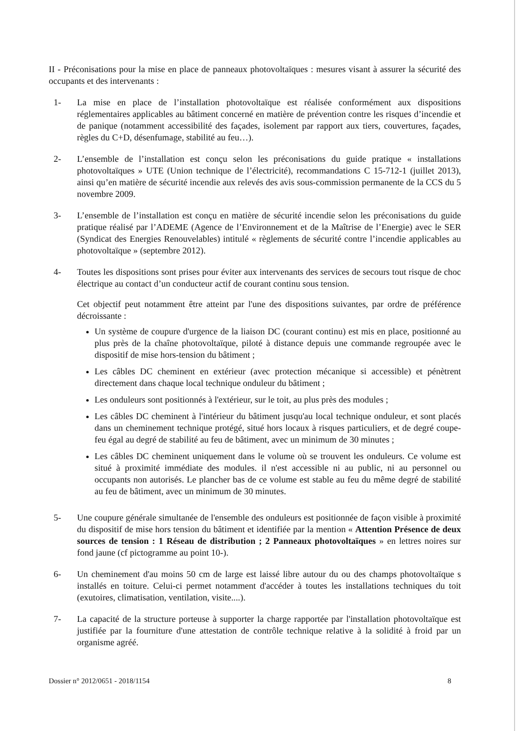II - Préconisations pour la mise en place de panneaux photovoltaïques : mesures visant à assurer la sécurité des occupants et des intervenants :
1- La mise en place de l’installation photovoltaïque est réalisée conformément aux dispositions réglementaires applicables au bâtiment concerné en matière de prévention contre les risques d’incendie et de panique (notamment accessibilité des façades, isolement par rapport aux tiers, couvertures, façades, règles du C+D, désenfumage, stabilité au feu…).
2- L’ensemble de l’installation est conçu selon les préconisations du guide pratique « installations photovoltaïques » UTE (Union technique de l’électricité), recommandations C 15-712-1 (juillet 2013), ainsi qu’en matière de sécurité incendie aux relevés des avis sous-commission permanente de la CCS du 5 novembre 2009.
3- L’ensemble de l’installation est conçu en matière de sécurité incendie selon les préconisations du guide pratique réalisé par l’ADEME (Agence de l’Environnement et de la Maîtrise de l’Energie) avec le SER (Syndicat des Energies Renouvelables) intitulé « règlements de sécurité contre l’incendie applicables au photovoltaïque » (septembre 2012).
4- Toutes les dispositions sont prises pour éviter aux intervenants des services de secours tout risque de choc électrique au contact d’un conducteur actif de courant continu sous tension.
Cet objectif peut notamment être atteint par l'une des dispositions suivantes, par ordre de préférence décroissante :
Un système de coupure d'urgence de la liaison DC (courant continu) est mis en place, positionné au plus près de la chaîne photovoltaïque, piloté à distance depuis une commande regroupée avec le dispositif de mise hors-tension du bâtiment ;
Les câbles DC cheminent en extérieur (avec protection mécanique si accessible) et pénètrent directement dans chaque local technique onduleur du bâtiment ;
Les onduleurs sont positionnés à l'extérieur, sur le toit, au plus près des modules ;
Les câbles DC cheminent à l'intérieur du bâtiment jusqu'au local technique onduleur, et sont placés dans un cheminement technique protégé, situé hors locaux à risques particuliers, et de degré coupe-feu égal au degré de stabilité au feu de bâtiment, avec un minimum de 30 minutes ;
Les câbles DC cheminent uniquement dans le volume où se trouvent les onduleurs. Ce volume est situé à proximité immédiate des modules. il n'est accessible ni au public, ni au personnel ou occupants non autorisés. Le plancher bas de ce volume est stable au feu du même degré de stabilité au feu de bâtiment, avec un minimum de 30 minutes.
5- Une coupure générale simultanée de l'ensemble des onduleurs est positionnée de façon visible à proximité du dispositif de mise hors tension du bâtiment et identifiée par la mention « Attention Présence de deux sources de tension : 1 Réseau de distribution ; 2 Panneaux photovoltaïques » en lettres noires sur fond jaune (cf pictogramme au point 10-).
6- Un cheminement d'au moins 50 cm de large est laissé libre autour du ou des champs photovoltaïque s installés en toiture. Celui-ci permet notamment d'accéder à toutes les installations techniques du toit (exutoires, climatisation, ventilation, visite....).
7- La capacité de la structure porteuse à supporter la charge rapportée par l'installation photovoltaïque est justifiée par la fourniture d'une attestation de contrôle technique relative à la solidité à froid par un organisme agréé.
Dossier n° 2012/0651 - 2018/1154 8